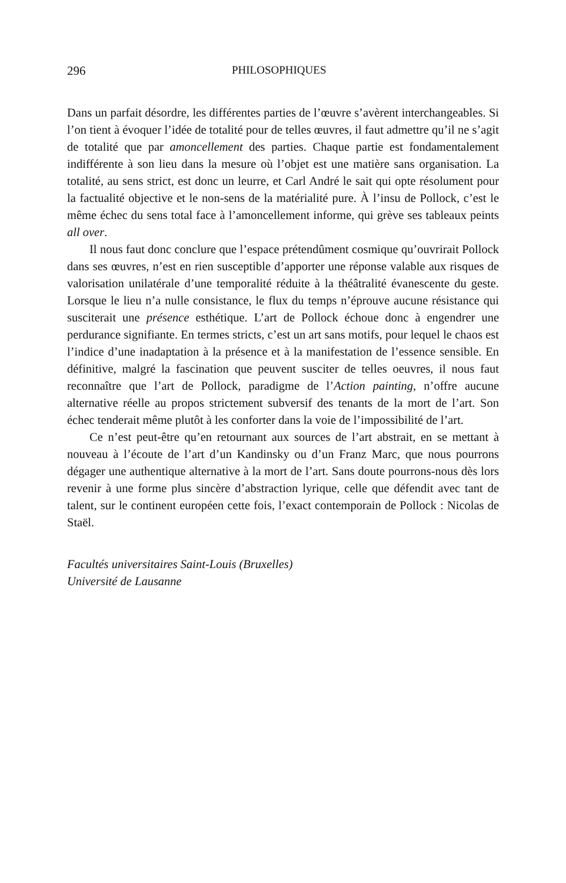296 PHILOSOPHIQUES
Dans un parfait désordre, les différentes parties de l’œuvre s’avèrent interchangeables. Si l’on tient à évoquer l’idée de totalité pour de telles œuvres, il faut admettre qu’il ne s’agit de totalité que par amoncellement des parties. Chaque partie est fondamentalement indifférente à son lieu dans la mesure où l’objet est une matière sans organisation. La totalité, au sens strict, est donc un leurre, et Carl André le sait qui opte résolument pour la factualité objective et le non-sens de la matérialité pure. À l’insu de Pollock, c’est le même échec du sens total face à l’amoncellement informe, qui grève ses tableaux peints all over.
Il nous faut donc conclure que l’espace prétendûment cosmique qu’ouvrirait Pollock dans ses œuvres, n’est en rien susceptible d’apporter une réponse valable aux risques de valorisation unilatérale d’une temporalité réduite à la théâtralité évanescente du geste. Lorsque le lieu n’a nulle consistance, le flux du temps n’éprouve aucune résistance qui susciterait une présence esthétique. L’art de Pollock échoue donc à engendrer une perdurance signifiante. En termes stricts, c’est un art sans motifs, pour lequel le chaos est l’indice d’une inadaptation à la présence et à la manifestation de l’essence sensible. En définitive, malgré la fascination que peuvent susciter de telles oeuvres, il nous faut reconnaître que l’art de Pollock, paradigme de l’Action painting, n’offre aucune alternative réelle au propos strictement subversif des tenants de la mort de l’art. Son échec tenderait même plutôt à les conforter dans la voie de l’impossibilité de l’art.
Ce n’est peut-être qu’en retournant aux sources de l’art abstrait, en se mettant à nouveau à l’écoute de l’art d’un Kandinsky ou d’un Franz Marc, que nous pourrons dégager une authentique alternative à la mort de l’art. Sans doute pourrons-nous dès lors revenir à une forme plus sincère d’abstraction lyrique, celle que défendit avec tant de talent, sur le continent européen cette fois, l’exact contemporain de Pollock : Nicolas de Staël.
Facultés universitaires Saint-Louis (Bruxelles)
Université de Lausanne